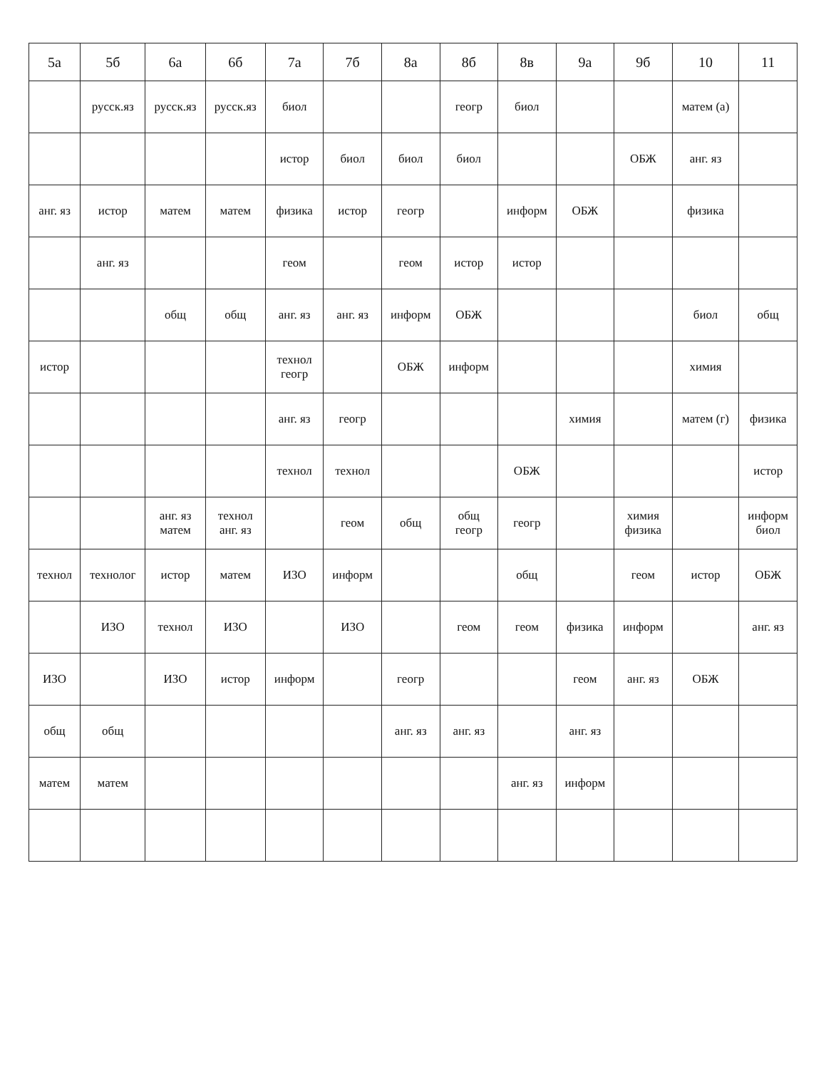| 5а | 5б | 6а | 6б | 7а | 7б | 8а | 8б | 8в | 9а | 9б | 10 | 11 |
| --- | --- | --- | --- | --- | --- | --- | --- | --- | --- | --- | --- | --- |
| | русск.яз | русск.яз | русск.яз | биол | | | геогр | биол | | | матем (а) | |
| | | | | истор | биол | биол | биол | | | ОБЖ | анг. яз | |
| анг. яз | истор | матем | матем | физика | истор | геогр | | информ | ОБЖ | | физика | |
| | анг. яз | | | геом | | геом | истор | истор | | | | |
| | | общ | общ | анг. яз | анг. яз | информ | ОБЖ | | | | биол | общ |
| истор | | | | технол геогр | | ОБЖ | информ | | | | химия | |
| | | | | анг. яз | геогр | | | | химия | | матем (г) | физика |
| | | | | технол | технол | | | ОБЖ | | | | истор |
| | | анг. яз матем | технол анг. яз | | геом | общ | общ геогр | геогр | | химия физика | | информ биол |
| технол | технолог | истор | матем | ИЗО | информ | | | общ | | геом | истор | ОБЖ |
| | ИЗО | технол | ИЗО | | ИЗО | | геом | геом | физика | информ | | анг. яз |
| ИЗО | | ИЗО | истор | информ | | геогр | | | геом | анг. яз | ОБЖ | |
| общ | общ | | | | | анг. яз | анг. яз | | анг. яз | | | |
| матем | матем | | | | | | | анг. яз | информ | | | |